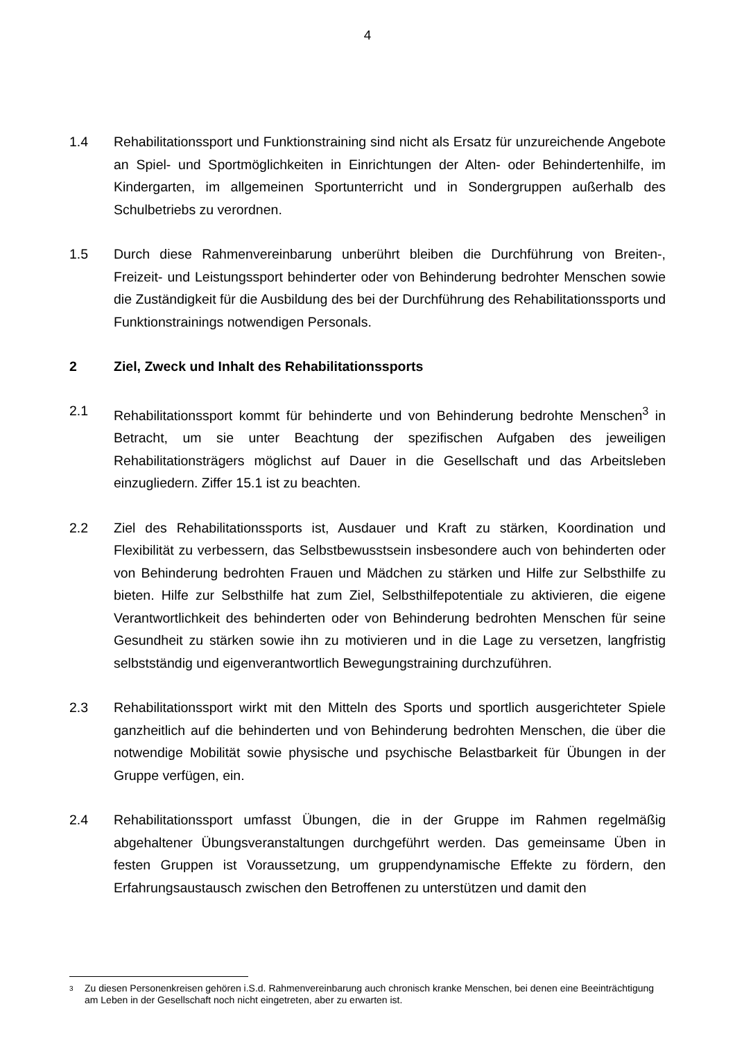4
1.4 Rehabilitationssport und Funktionstraining sind nicht als Ersatz für unzureichende Angebote an Spiel- und Sportmöglichkeiten in Einrichtungen der Alten- oder Behindertenhilfe, im Kindergarten, im allgemeinen Sportunterricht und in Sondergruppen außerhalb des Schulbetriebs zu verordnen.
1.5 Durch diese Rahmenvereinbarung unberührt bleiben die Durchführung von Breiten-, Freizeit- und Leistungssport behinderter oder von Behinderung bedrohter Menschen sowie die Zuständigkeit für die Ausbildung des bei der Durchführung des Rehabilitationssports und Funktionstrainings notwendigen Personals.
2 Ziel, Zweck und Inhalt des Rehabilitationssports
2.1 Rehabilitationssport kommt für behinderte und von Behinderung bedrohte Menschen<sup>3</sup> in Betracht, um sie unter Beachtung der spezifischen Aufgaben des jeweiligen Rehabilitationsträgers möglichst auf Dauer in die Gesellschaft und das Arbeitsleben einzugliedern. Ziffer 15.1 ist zu beachten.
2.2 Ziel des Rehabilitationssports ist, Ausdauer und Kraft zu stärken, Koordination und Flexibilität zu verbessern, das Selbstbewusstsein insbesondere auch von behinderten oder von Behinderung bedrohten Frauen und Mädchen zu stärken und Hilfe zur Selbsthilfe zu bieten. Hilfe zur Selbsthilfe hat zum Ziel, Selbsthilfepotentiale zu aktivieren, die eigene Verantwortlichkeit des behinderten oder von Behinderung bedrohten Menschen für seine Gesundheit zu stärken sowie ihn zu motivieren und in die Lage zu versetzen, langfristig selbstständig und eigenverantwortlich Bewegungstraining durchzuführen.
2.3 Rehabilitationssport wirkt mit den Mitteln des Sports und sportlich ausgerichteter Spiele ganzheitlich auf die behinderten und von Behinderung bedrohten Menschen, die über die notwendige Mobilität sowie physische und psychische Belastbarkeit für Übungen in der Gruppe verfügen, ein.
2.4 Rehabilitationssport umfasst Übungen, die in der Gruppe im Rahmen regelmäßig abgehaltener Übungsveranstaltungen durchgeführt werden. Das gemeinsame Üben in festen Gruppen ist Voraussetzung, um gruppendynamische Effekte zu fördern, den Erfahrungsaustausch zwischen den Betroffenen zu unterstützen und damit den
<sup>3</sup> Zu diesen Personenkreisen gehören i.S.d. Rahmenvereinbarung auch chronisch kranke Menschen, bei denen eine Beeinträchtigung am Leben in der Gesellschaft noch nicht eingetreten, aber zu erwarten ist.